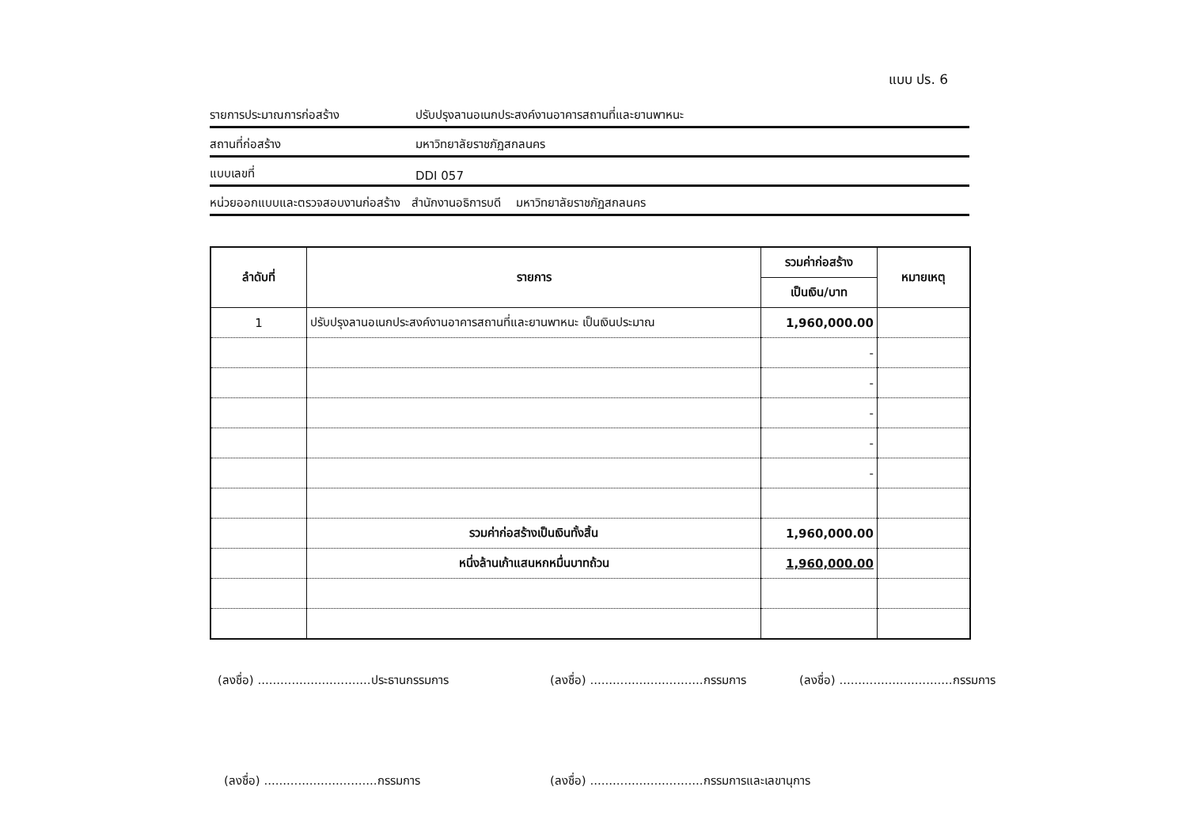แบบ ปร. 6
รายการประมาณการก่อสร้าง ปรับปรุงลานอเนกประสงค์งานอาคารสถานที่และยานพาหนะ
สถานที่ก่อสร้าง มหาวิทยาลัยราชภัฏสกลนคร
แบบเลขที่ DDI 057
หน่วยออกแบบและตรวจสอบงานก่อสร้าง สำนักงานอธิการบดี มหาวิทยาลัยราชภัฏสกลนคร
| ลำดับที่ | รายการ | รวมค่าก่อสร้าง | หมายเหตุ |
| --- | --- | --- | --- |
| | | เป็นเงิน/บาท | |
| 1 | ปรับปรุงลานอเนกประสงค์งานอาคารสถานที่และยานพาหนะ เป็นเงินประมาณ | 1,960,000.00 | |
| | | - | |
| | | - | |
| | | - | |
| | | - | |
| | | - | |
| | รวมค่าก่อสร้างเป็นเงินทั้งสิ้น | 1,960,000.00 | |
| | หนึ่งล้านเก้าแสนหกหมื่นบาทถ้วน | 1,960,000.00 | |
(ลงชื่อ) ..............................ประธานกรรมการ
(ลงชื่อ) ..............................กรรมการ
(ลงชื่อ) ..............................กรรมการ
(ลงชื่อ) ..............................กรรมการ
(ลงชื่อ) ..............................กรรมการและเลขานุการ